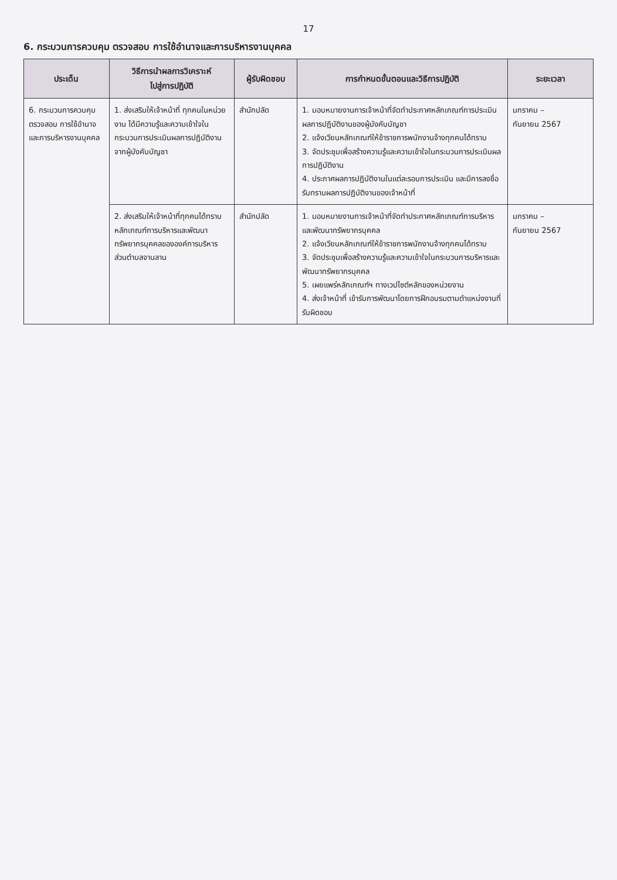17
6. กระบวนการควบคุม ตรวจสอบ การใช้อำนาจและการบริหารงานบุคคล
| ประเด็น | วิธีการนำผลการวิเคราะห์ ไปสู่การปฏิบัติ | ผู้รับผิดชอบ | การกำหนดขั้นตอนและวิธีการปฏิบัติ | ระยะเวลา |
| --- | --- | --- | --- | --- |
| 6. กระบวนการควบคุม ตรวจสอบ การใช้อำนาจและการบริหารงานบุคคล | 1. ส่งเสริมให้เจ้าหน้าที่ ทุกคนในหน่วยงาน ได้มีความรู้และความเข้าใจในกระบวนการประเมินผลการปฏิบัติงานจากผู้บังคับบัญชา | สำนักปลัด | 1. มอบหมายงานการเจ้าหน้าที่จัดทำประกาศหลักเกณฑ์การประเมินผลการปฏิบัติงานของผู้บังคับบัญชา 2. แจ้งเวียนหลักเกณฑ์ให้ข้าราชการพนักงานจ้างทุกคนได้ทราบ 3. จัดประชุมเพื่อสร้างความรู้และความเข้าใจในกระบวนการประเมินผลการปฏิบัติงาน 4. ประกาศผลการปฏิบัติงานในแต่ละรอบการประเมิน และมีการลงชื่อรับทราบผลการปฏิบัติงานของเจ้าหน้าที่ | มกราคม – กันยายน 2567 |
| | 2. ส่งเสริมให้เจ้าหน้าที่ทุกคนได้ทราบหลักเกณฑ์การบริหารและพัฒนาทรัพยากรบุคคลขององค์การบริหารส่วนตำบลจานลาน | สำนักปลัด | 1. มอบหมายงานการเจ้าหน้าที่จัดทำประกาศหลักเกณฑ์การบริหารและพัฒนาทรัพยากรบุคคล 2. แจ้งเวียนหลักเกณฑ์ให้ข้าราชการพนักงานจ้างทุกคนได้ทราบ 3. จัดประชุมเพื่อสร้างความรู้และความเข้าใจในกระบวนการบริหารและพัฒนาทรัพยากรบุคคล 5. เผยแพร่หลักเกณฑ์ฯ ทางเวปไซต์หลักของหน่วยงาน 4. ส่งเจ้าหน้าที่ เข้ารับการพัฒนาโดยการฝึกอบรมตามตำแหน่งงานที่รับผิดชอบ | มกราคม – กันยายน 2567 |